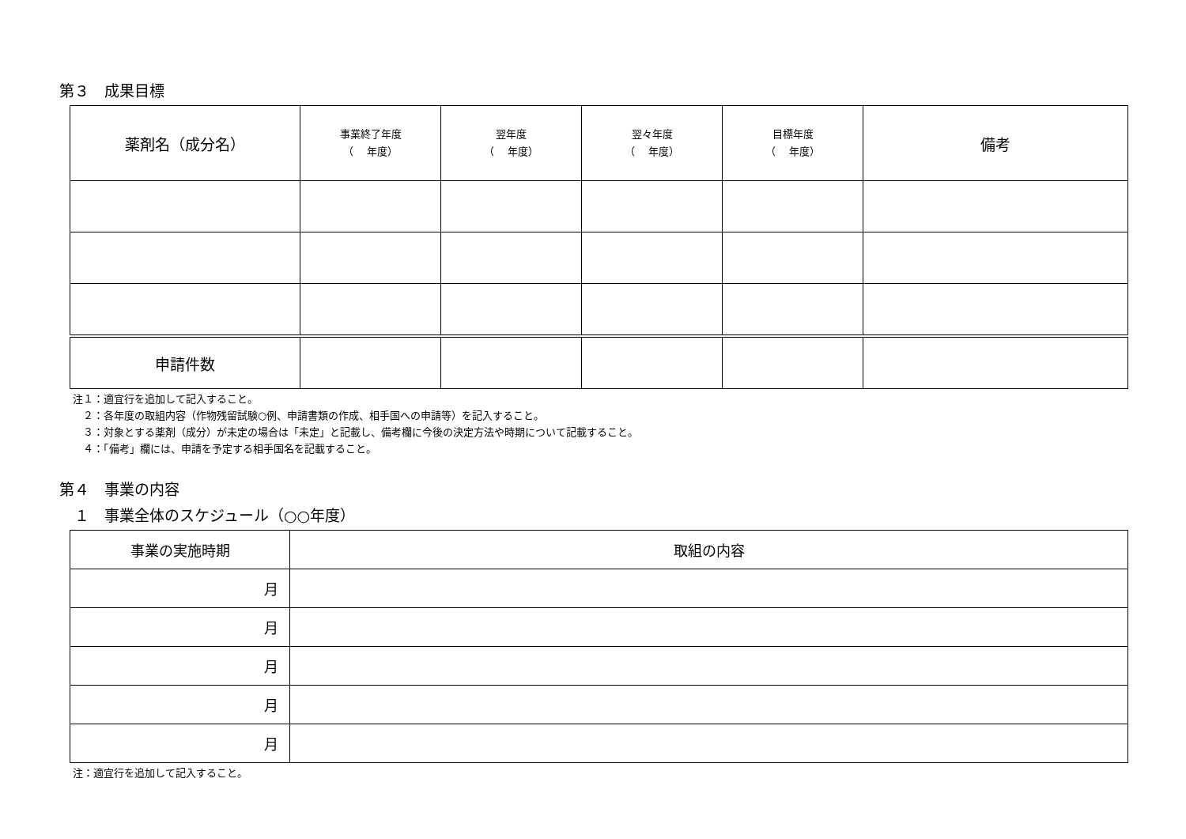第３　成果目標
| 薬剤名（成分名） | 事業終了年度 （ 年度） | 翌年度 （ 年度） | 翌々年度 （ 年度） | 目標年度 （ 年度） | 備考 |
| --- | --- | --- | --- | --- | --- |
| 申請件数 | | | | | |
注１：適宜行を追加して記入すること。
　２：各年度の取組内容（作物残留試験○例、申請書類の作成、相手国への申請等）を記入すること。
　３：対象とする薬剤（成分）が未定の場合は「未定」と記載し、備考欄に今後の決定方法や時期について記載すること。
　４：「備考」欄には、申請を予定する相手国名を記載すること。
第４　事業の内容
　１　事業全体のスケジュール（○○年度）
| 事業の実施時期 | 取組の内容 |
| --- | --- |
| 月 | |
| 月 | |
| 月 | |
| 月 | |
| 月 | |
注：適宜行を追加して記入すること。